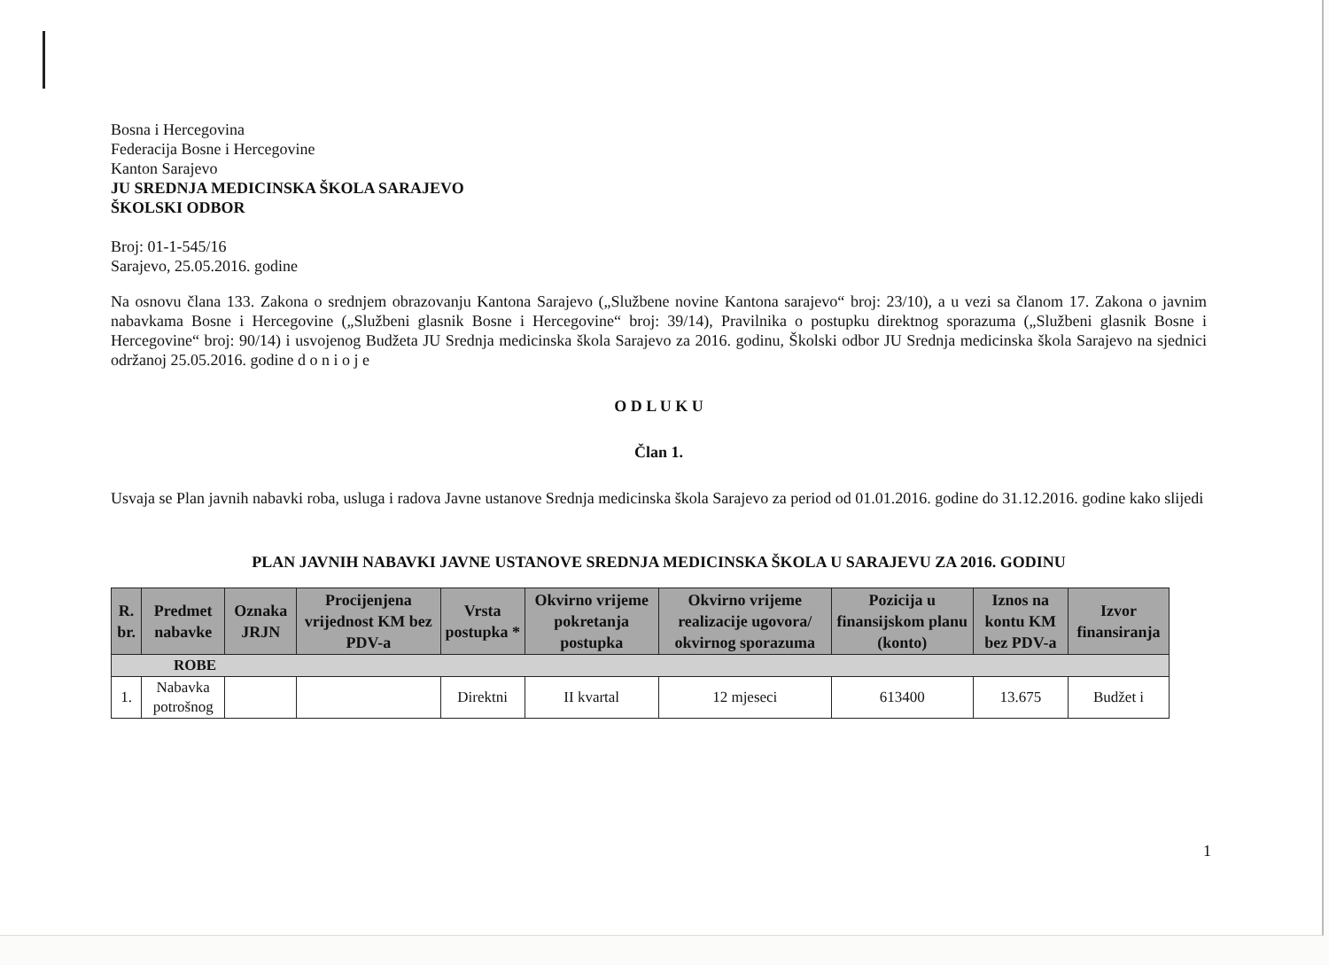Bosna i Hercegovina
Federacija Bosne i Hercegovine
Kanton Sarajevo
JU SREDNJA MEDICINSKA ŠKOLA SARAJEVO
ŠKOLSKI ODBOR
Broj: 01-1-545/16
Sarajevo, 25.05.2016. godine
Na osnovu člana 133. Zakona o srednjem obrazovanju Kantona Sarajevo („Službene novine Kantona sarajevo“ broj: 23/10), a u vezi sa članom 17. Zakona o javnim nabavkama Bosne i Hercegovine („Službeni glasnik Bosne i Hercegovine“ broj: 39/14), Pravilnika o postupku direktnog sporazuma („Službeni glasnik Bosne i Hercegovine“ broj: 90/14) i usvojenog Budžeta JU Srednja medicinska škola Sarajevo za 2016. godinu, Školski odbor JU Srednja medicinska škola Sarajevo na sjednici održanoj 25.05.2016. godine d o n i o j e
O D L U K U
Član 1.
Usvaja se Plan javnih nabavki roba, usluga i radova Javne ustanove Srednja medicinska škola Sarajevo za period od 01.01.2016. godine do 31.12.2016. godine kako slijedi
PLAN JAVNIH NABAVKI JAVNE USTANOVE SREDNJA MEDICINSKA ŠKOLA U SARAJEVU ZA 2016. GODINU
| R. br. | Predmet nabavke | Oznaka JRJN | Procijenjena vrijednost KM bez PDV-a | Vrsta postupka * | Okvirno vrijeme pokretanja postupka | Okvirno vrijeme realizacije ugovora/ okvirnog sporazuma | Pozicija u finansijskom planu (konto) | Iznos na kontu KM bez PDV-a | Izvor finansiranja |
| --- | --- | --- | --- | --- | --- | --- | --- | --- | --- |
| ROBE | | | | | | | | | |
| 1. | Nabavka potrošnog | | | Direktni | II kvartal | 12 mjeseci | 613400 | 13.675 | Budžet i |
1